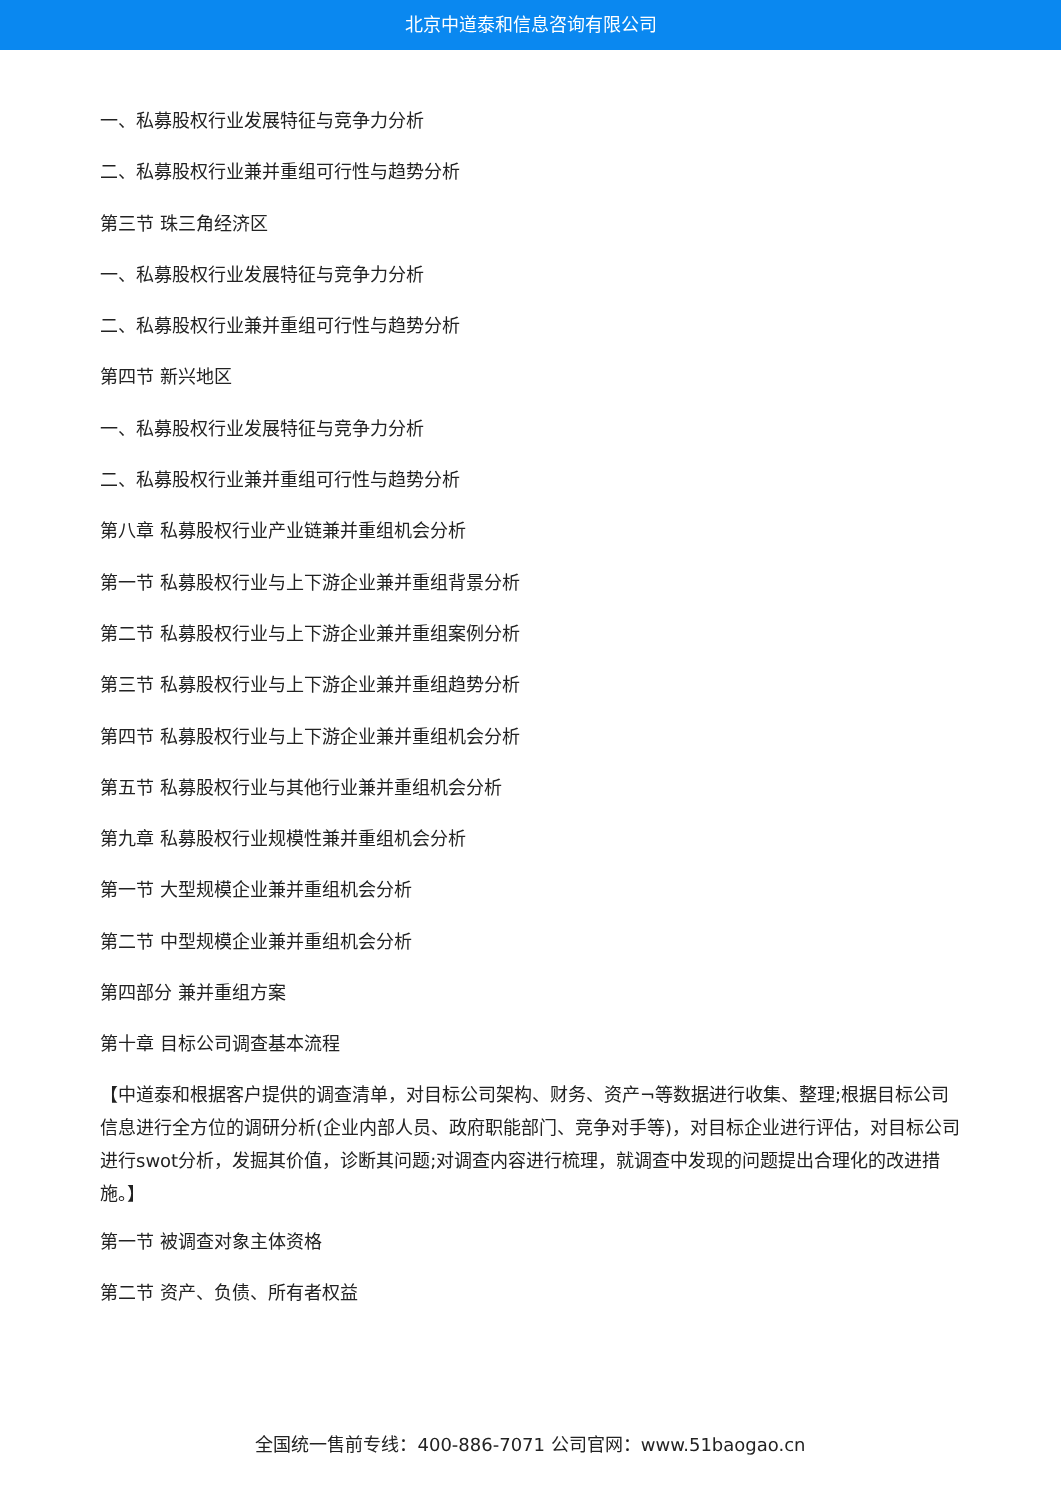北京中道泰和信息咨询有限公司
一、私募股权行业发展特征与竞争力分析
二、私募股权行业兼并重组可行性与趋势分析
第三节 珠三角经济区
一、私募股权行业发展特征与竞争力分析
二、私募股权行业兼并重组可行性与趋势分析
第四节 新兴地区
一、私募股权行业发展特征与竞争力分析
二、私募股权行业兼并重组可行性与趋势分析
第八章 私募股权行业产业链兼并重组机会分析
第一节 私募股权行业与上下游企业兼并重组背景分析
第二节 私募股权行业与上下游企业兼并重组案例分析
第三节 私募股权行业与上下游企业兼并重组趋势分析
第四节 私募股权行业与上下游企业兼并重组机会分析
第五节 私募股权行业与其他行业兼并重组机会分析
第九章 私募股权行业规模性兼并重组机会分析
第一节 大型规模企业兼并重组机会分析
第二节 中型规模企业兼并重组机会分析
第四部分 兼并重组方案
第十章 目标公司调查基本流程
【中道泰和根据客户提供的调查清单，对目标公司架构、财务、资产¬等数据进行收集、整理;根据目标公司信息进行全方位的调研分析(企业内部人员、政府职能部门、竞争对手等)，对目标企业进行评估，对目标公司进行swot分析，发掘其价值，诊断其问题;对调查内容进行梳理，就调查中发现的问题提出合理化的改进措施。】
第一节 被调查对象主体资格
第二节 资产、负债、所有者权益
全国统一售前专线：400-886-7071 公司官网：www.51baogao.cn